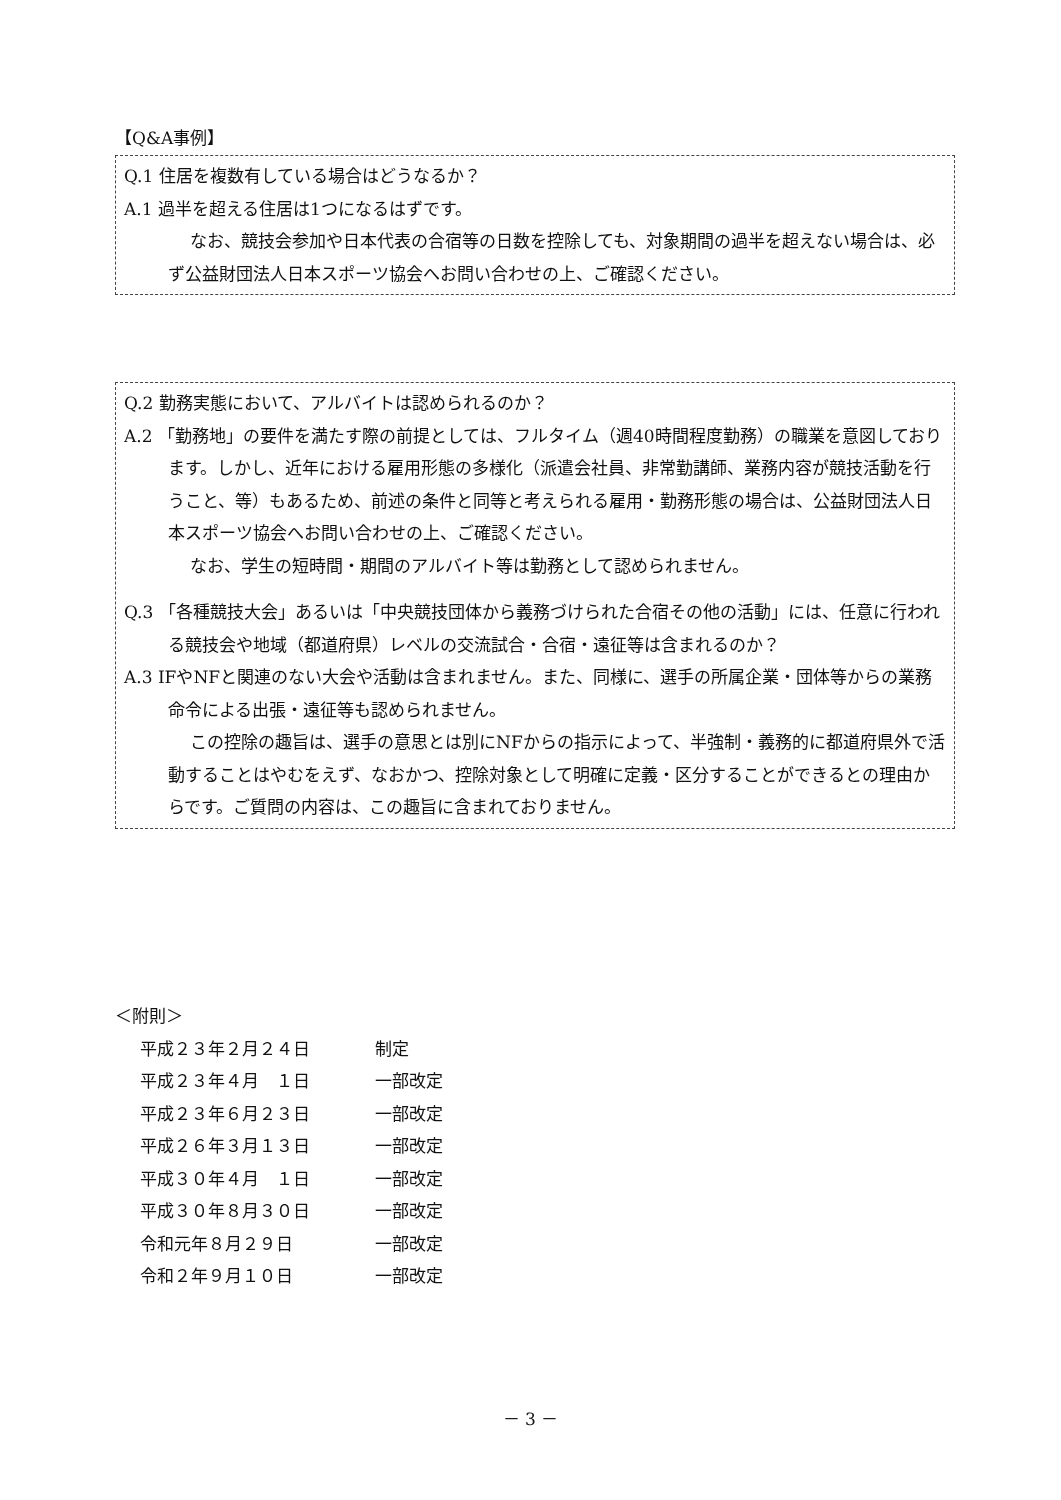【Q&A事例】
Q.1 住居を複数有している場合はどうなるか？
A.1 過半を超える住居は1つになるはずです。
なお、競技会参加や日本代表の合宿等の日数を控除しても、対象期間の過半を超えない場合は、必ず公益財団法人日本スポーツ協会へお問い合わせの上、ご確認ください。
Q.2 勤務実態において、アルバイトは認められるのか？
A.2 「勤務地」の要件を満たす際の前提としては、フルタイム（週40時間程度勤務）の職業を意図しております。しかし、近年における雇用形態の多様化（派遣会社員、非常勤講師、業務内容が競技活動を行うこと、等）もあるため、前述の条件と同等と考えられる雇用・勤務形態の場合は、公益財団法人日本スポーツ協会へお問い合わせの上、ご確認ください。
なお、学生の短時間・期間のアルバイト等は勤務として認められません。
Q.3 「各種競技大会」あるいは「中央競技団体から義務づけられた合宿その他の活動」には、任意に行われる競技会や地域（都道府県）レベルの交流試合・合宿・遠征等は含まれるのか？
A.3 IFやNFと関連のない大会や活動は含まれません。また、同様に、選手の所属企業・団体等からの業務命令による出張・遠征等も認められません。
この控除の趣旨は、選手の意思とは別にNFからの指示によって、半強制・義務的に都道府県外で活動することはやむをえず、なおかつ、控除対象として明確に定義・区分することができるとの理由からです。ご質問の内容は、この趣旨に含まれておりません。
＜附則＞
平成２３年２月２４日 制定
平成２３年４月　１日 一部改定
平成２３年６月２３日 一部改定
平成２６年３月１３日 一部改定
平成３０年４月　１日 一部改定
平成３０年８月３０日 一部改定
令和元年８月２９日 一部改定
令和２年９月１０日 一部改定
－ 3 －